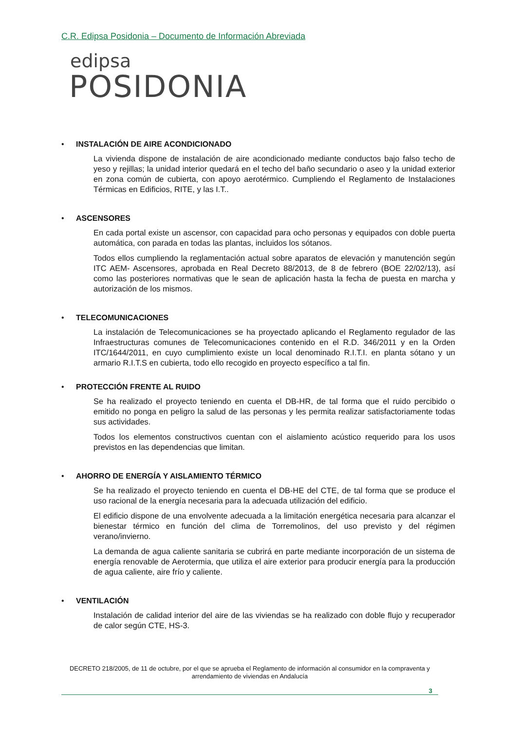C.R. Edipsa Posidonia – Documento de Información Abreviada
edipsa
POSIDONIA
• INSTALACIÓN DE AIRE ACONDICIONADO
La vivienda dispone de instalación de aire acondicionado mediante conductos bajo falso techo de yeso y rejillas; la unidad interior quedará en el techo del baño secundario o aseo y la unidad exterior en zona común de cubierta, con apoyo aerotérmico. Cumpliendo el Reglamento de Instalaciones Térmicas en Edificios, RITE, y las I.T..
• ASCENSORES
En cada portal existe un ascensor, con capacidad para ocho personas y equipados con doble puerta automática, con parada en todas las plantas, incluidos los sótanos.
Todos ellos cumpliendo la reglamentación actual sobre aparatos de elevación y manutención según ITC AEM- Ascensores, aprobada en Real Decreto 88/2013, de 8 de febrero (BOE 22/02/13), así como las posteriores normativas que le sean de aplicación hasta la fecha de puesta en marcha y autorización de los mismos.
• TELECOMUNICACIONES
La instalación de Telecomunicaciones se ha proyectado aplicando el Reglamento regulador de las Infraestructuras comunes de Telecomunicaciones contenido en el R.D. 346/2011 y en la Orden ITC/1644/2011, en cuyo cumplimiento existe un local denominado R.I.T.I. en planta sótano y un armario R.I.T.S en cubierta, todo ello recogido en proyecto específico a tal fin.
• PROTECCIÓN FRENTE AL RUIDO
Se ha realizado el proyecto teniendo en cuenta el DB-HR, de tal forma que el ruido percibido o emitido no ponga en peligro la salud de las personas y les permita realizar satisfactoriamente todas sus actividades.
Todos los elementos constructivos cuentan con el aislamiento acústico requerido para los usos previstos en las dependencias que limitan.
• AHORRO DE ENERGÍA Y AISLAMIENTO TÉRMICO
Se ha realizado el proyecto teniendo en cuenta el DB-HE del CTE, de tal forma que se produce el uso racional de la energía necesaria para la adecuada utilización del edificio.
El edificio dispone de una envolvente adecuada a la limitación energética necesaria para alcanzar el bienestar térmico en función del clima de Torremolinos, del uso previsto y del régimen verano/invierno.
La demanda de agua caliente sanitaria se cubrirá en parte mediante incorporación de un sistema de energía renovable de Aerotermia, que utiliza el aire exterior para producir energía para la producción de agua caliente, aire frío y caliente.
• VENTILACIÓN
Instalación de calidad interior del aire de las viviendas se ha realizado con doble flujo y recuperador de calor según CTE, HS-3.
DECRETO 218/2005, de 11 de octubre, por el que se aprueba el Reglamento de información al consumidor en la compraventa y arrendamiento de viviendas en Andalucía
3